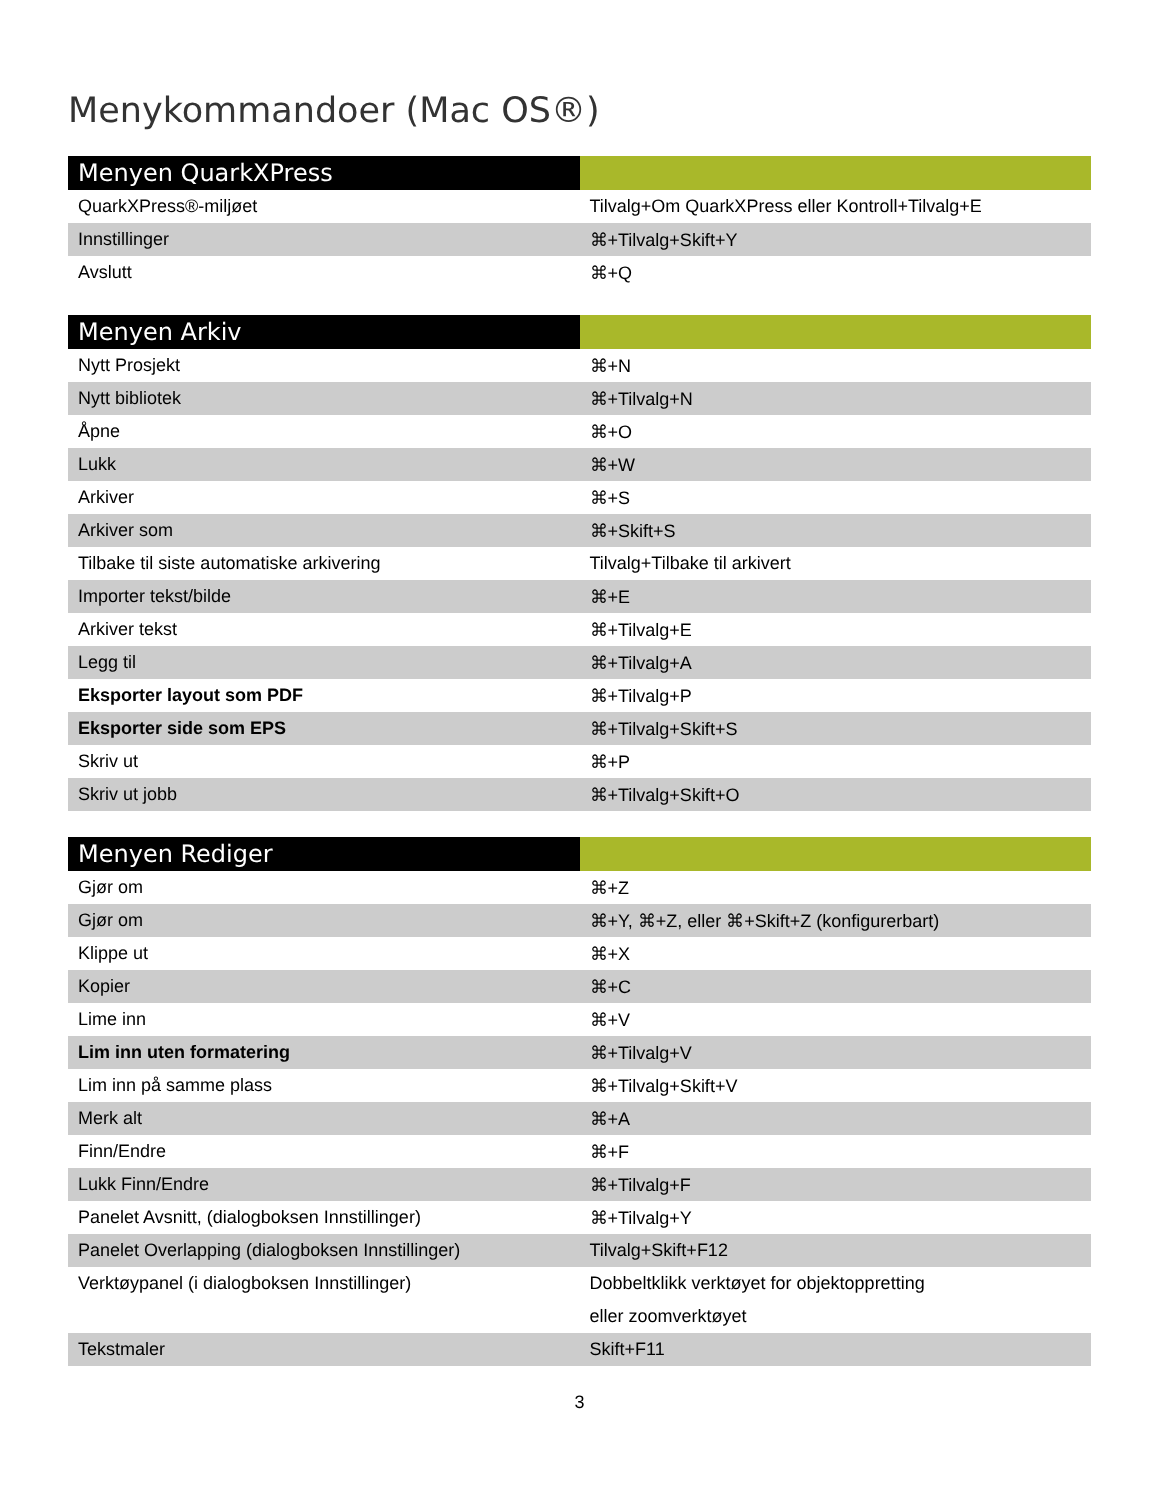Menykommandoer (Mac OS®)
| Menyen QuarkXPress | |
| --- | --- |
| QuarkXPress®-miljøet | Tilvalg+Om QuarkXPress eller Kontroll+Tilvalg+E |
| Innstillinger | ⌘+Tilvalg+Skift+Y |
| Avslutt | ⌘+Q |
| Menyen Arkiv | |
| --- | --- |
| Nytt Prosjekt | ⌘+N |
| Nytt bibliotek | ⌘+Tilvalg+N |
| Åpne | ⌘+O |
| Lukk | ⌘+W |
| Arkiver | ⌘+S |
| Arkiver som | ⌘+Skift+S |
| Tilbake til siste automatiske arkivering | Tilvalg+Tilbake til arkivert |
| Importer tekst/bilde | ⌘+E |
| Arkiver tekst | ⌘+Tilvalg+E |
| Legg til | ⌘+Tilvalg+A |
| Eksporter layout som PDF | ⌘+Tilvalg+P |
| Eksporter side som EPS | ⌘+Tilvalg+Skift+S |
| Skriv ut | ⌘+P |
| Skriv ut jobb | ⌘+Tilvalg+Skift+O |
| Menyen Rediger | |
| --- | --- |
| Gjør om | ⌘+Z |
| Gjør om | ⌘+Y, ⌘+Z, eller ⌘+Skift+Z (konfigurerbart) |
| Klippe ut | ⌘+X |
| Kopier | ⌘+C |
| Lime inn | ⌘+V |
| Lim inn uten formatering | ⌘+Tilvalg+V |
| Lim inn på samme plass | ⌘+Tilvalg+Skift+V |
| Merk alt | ⌘+A |
| Finn/Endre | ⌘+F |
| Lukk Finn/Endre | ⌘+Tilvalg+F |
| Panelet Avsnitt, (dialogboksen Innstillinger) | ⌘+Tilvalg+Y |
| Panelet Overlapping (dialogboksen Innstillinger) | Tilvalg+Skift+F12 |
| Verktøypanel (i dialogboksen Innstillinger) | Dobbeltklikk verktøyet for objektoppretting eller zoomverktøyet |
| Tekstmaler | Skift+F11 |
3